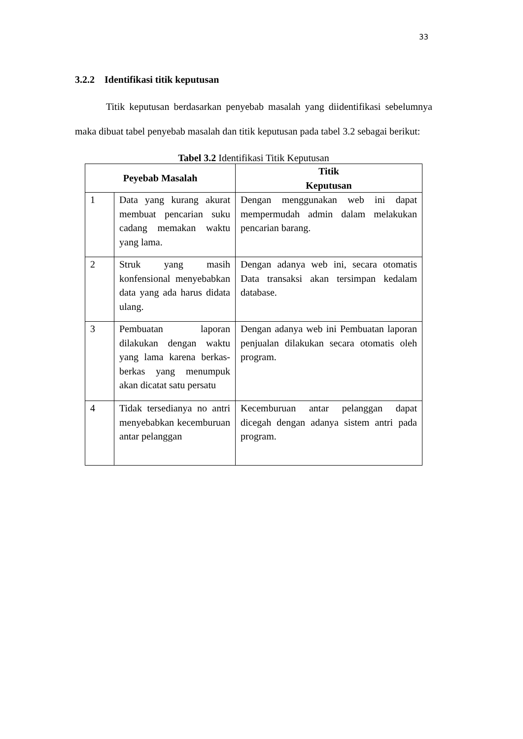33
3.2.2 Identifikasi titik keputusan
Titik keputusan berdasarkan penyebab masalah yang diidentifikasi sebelumnya maka dibuat tabel penyebab masalah dan titik keputusan pada tabel 3.2 sebagai berikut:
Tabel 3.2 Identifikasi Titik Keputusan
| Peyebab Masalah | | Titik Keputusan |
| --- | --- | --- |
| 1 | Data yang kurang akurat membuat pencarian suku cadang memakan waktu yang lama. | Dengan menggunakan web ini dapat mempermudah admin dalam melakukan pencarian barang. |
| 2 | Struk yang masih konfensional menyebabkan data yang ada harus didata ulang. | Dengan adanya web ini, secara otomatis Data transaksi akan tersimpan kedalam database. |
| 3 | Pembuatan laporan dilakukan dengan waktu yang lama karena berkas-berkas yang menumpuk akan dicatat satu persatu | Dengan adanya web ini Pembuatan laporan penjualan dilakukan secara otomatis oleh program. |
| 4 | Tidak tersedianya no antri menyebabkan kecemburuan antar pelanggan | Kecemburuan antar pelanggan dapat dicegah dengan adanya sistem antri pada program. |